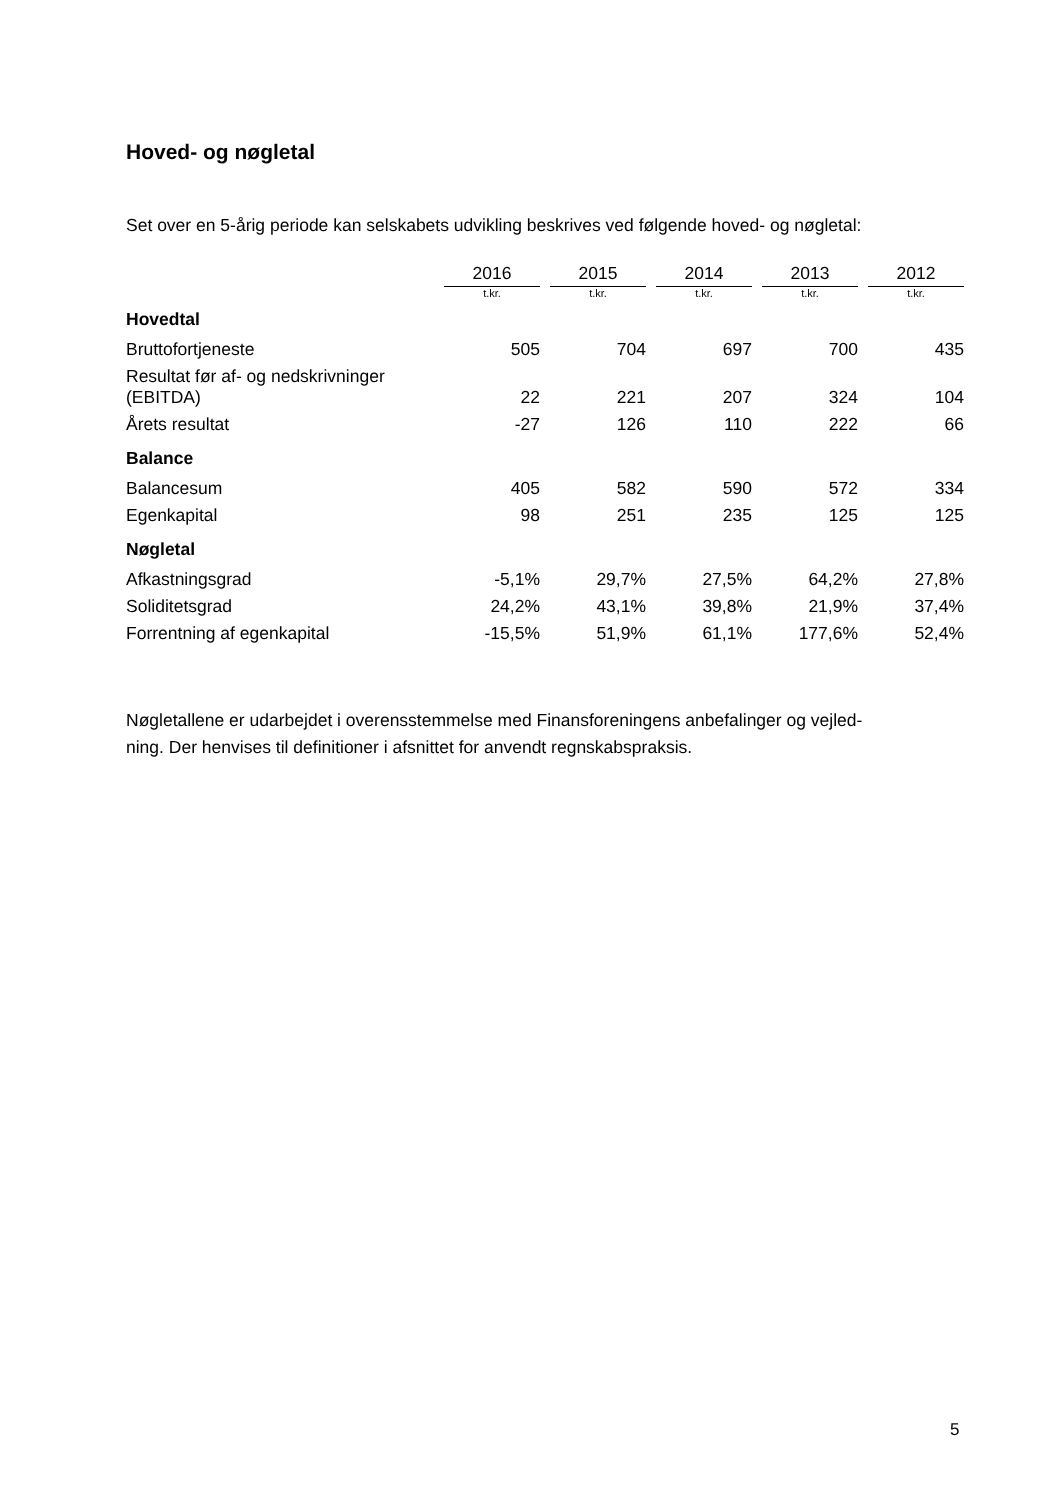Hoved- og nøgletal
Set over en 5-årig periode kan selskabets udvikling beskrives ved følgende hoved- og nøgletal:
| | 2016 | 2015 | 2014 | 2013 | 2012 |
| | t.kr. | t.kr. | t.kr. | t.kr. | t.kr. |
| Hovedtal | | | | | |
| Bruttofortjeneste | 505 | 704 | 697 | 700 | 435 |
| Resultat før af- og nedskrivninger (EBITDA) | 22 | 221 | 207 | 324 | 104 |
| Årets resultat | -27 | 126 | 110 | 222 | 66 |
| Balance | | | | | |
| Balancesum | 405 | 582 | 590 | 572 | 334 |
| Egenkapital | 98 | 251 | 235 | 125 | 125 |
| Nøgletal | | | | | |
| Afkastningsgrad | -5,1% | 29,7% | 27,5% | 64,2% | 27,8% |
| Soliditetsgrad | 24,2% | 43,1% | 39,8% | 21,9% | 37,4% |
| Forrentning af egenkapital | -15,5% | 51,9% | 61,1% | 177,6% | 52,4% |
Nøgletallene er udarbejdet i overensstemmelse med Finansforeningens anbefalinger og vejled-
ning. Der henvises til definitioner i afsnittet for anvendt regnskabspraksis.
5